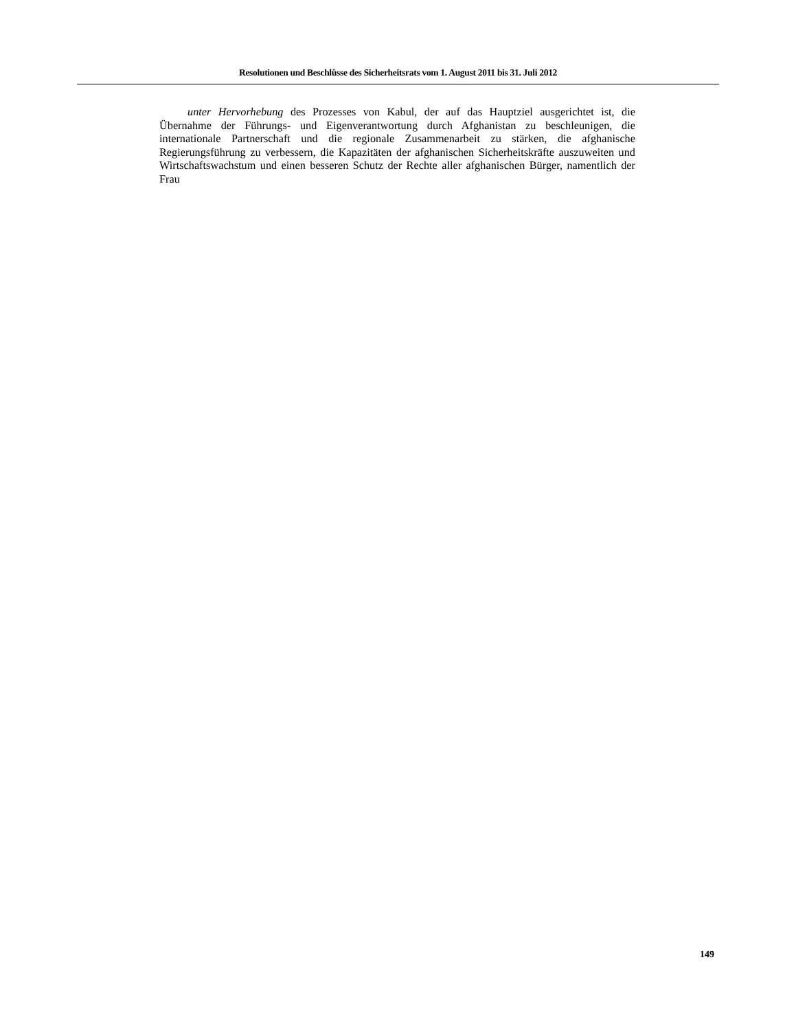Resolutionen und Beschlüsse des Sicherheitsrats vom 1. August 2011 bis 31. Juli 2012
unter Hervorhebung des Prozesses von Kabul, der auf das Hauptziel ausgerichtet ist, die Übernahme der Führungs- und Eigenverantwortung durch Afghanistan zu beschleunigen, die internationale Partnerschaft und die regionale Zusammenarbeit zu stärken, die afghanische Regierungsführung zu verbessern, die Kapazitäten der afghanischen Sicherheitskräfte auszuweiten und Wirtschaftswachstum und einen besseren Schutz der Rechte aller afghanischen Bürger, namentlich der Frau
149